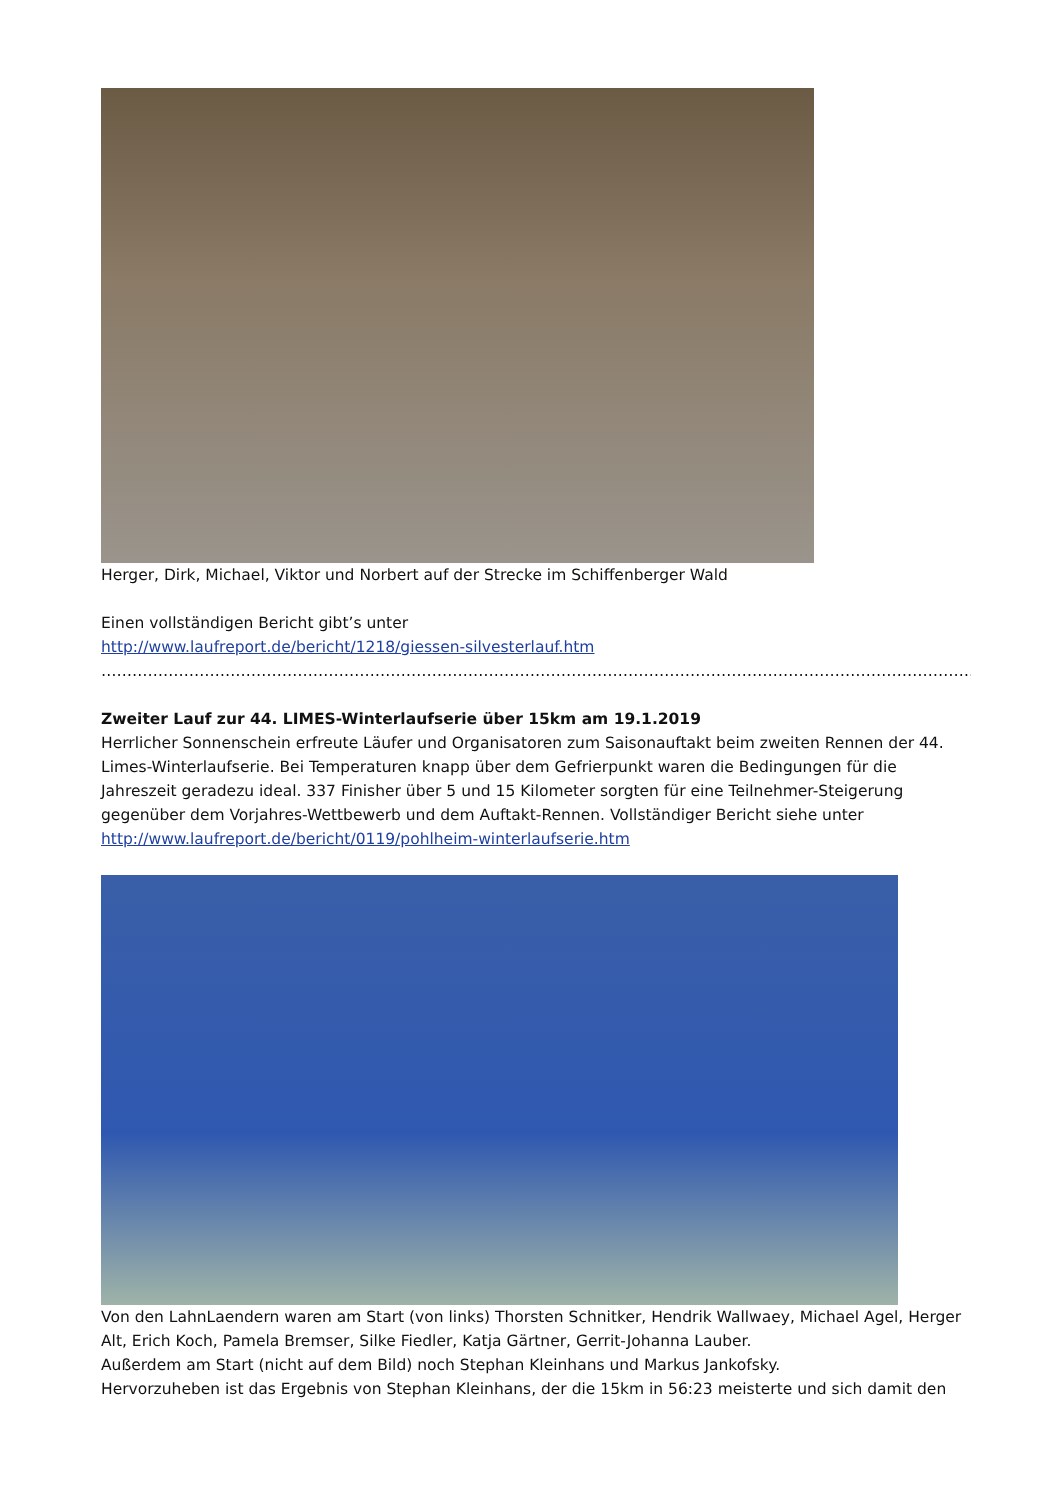Herger, Dirk, Michael, Viktor und Norbert auf der Strecke im Schiffenberger Wald
Einen vollständigen Bericht gibt’s unter
http://www.laufreport.de/bericht/1218/giessen-silvesterlauf.htm
…………………………………………………………………………………………………………………………………………………………….
Zweiter Lauf zur 44. LIMES-Winterlaufserie über 15km am 19.1.2019
Herrlicher Sonnenschein erfreute Läufer und Organisatoren zum Saisonauftakt beim zweiten Rennen der 44. Limes-Winterlaufserie. Bei Temperaturen knapp über dem Gefrierpunkt waren die Bedingungen für die Jahreszeit geradezu ideal. 337 Finisher über 5 und 15 Kilometer sorgten für eine Teilnehmer-Steigerung gegenüber dem Vorjahres-Wettbewerb und dem Auftakt-Rennen. Vollständiger Bericht siehe unter
http://www.laufreport.de/bericht/0119/pohlheim-winterlaufserie.htm
Von den LahnLaendern waren am Start (von links) Thorsten Schnitker, Hendrik Wallwaey, Michael Agel, Herger Alt, Erich Koch, Pamela Bremser, Silke Fiedler, Katja Gärtner, Gerrit-Johanna Lauber.
Außerdem am Start (nicht auf dem Bild) noch Stephan Kleinhans und Markus Jankofsky.
Hervorzuheben ist das Ergebnis von Stephan Kleinhans, der die 15km in 56:23 meisterte und sich damit den